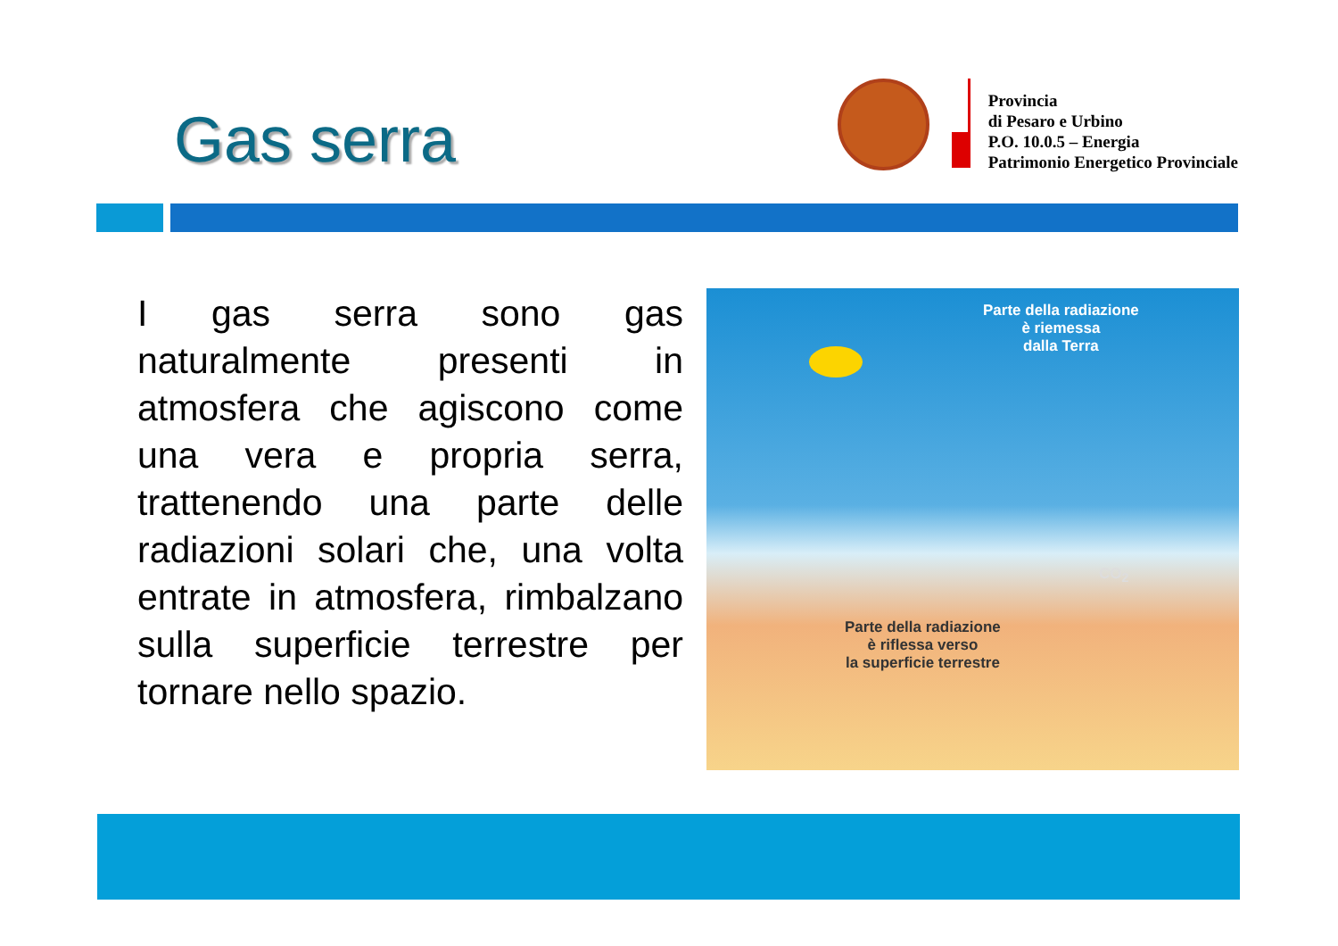Gas serra
Provincia
di Pesaro e Urbino
P.O. 10.0.5 – Energia
Patrimonio Energetico Provinciale
I gas serra sono gas naturalmente presenti in atmosfera che agiscono come una vera e propria serra, trattenendo una parte delle radiazioni solari che, una volta entrate in atmosfera, rimbalzano sulla superficie terrestre per tornare nello spazio.
Parte della radiazione
è riemessa
dalla Terra
CO<sub>2</sub>
Parte della radiazione
è riflessa verso
la superficie terrestre